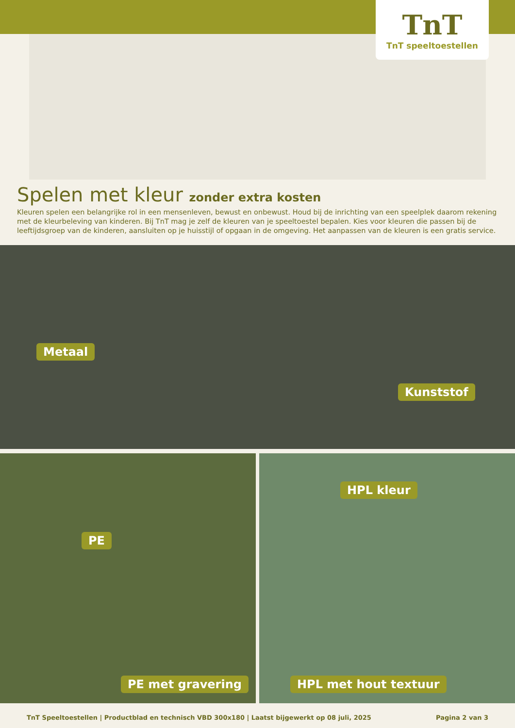TnT
TnT speeltoestellen
Spelen met kleur zonder extra kosten
Kleuren spelen een belangrijke rol in een mensenleven, bewust en onbewust. Houd bij de inrichting van een speelplek daarom rekening met de kleurbeleving van kinderen. Bij TnT mag je zelf de kleuren van je speeltoestel bepalen. Kies voor kleuren die passen bij de leeftijdsgroep van de kinderen, aansluiten op je huisstijl of opgaan in de omgeving. Het aanpassen van de kleuren is een gratis service.
Metaal
Kunststof
PE
PE met gravering
HPL kleur
HPL met hout textuur
TnT Speeltoestellen | Productblad en technisch VBD 300x180 | Laatst bijgewerkt op 08 juli, 2025 Pagina 2 van 3